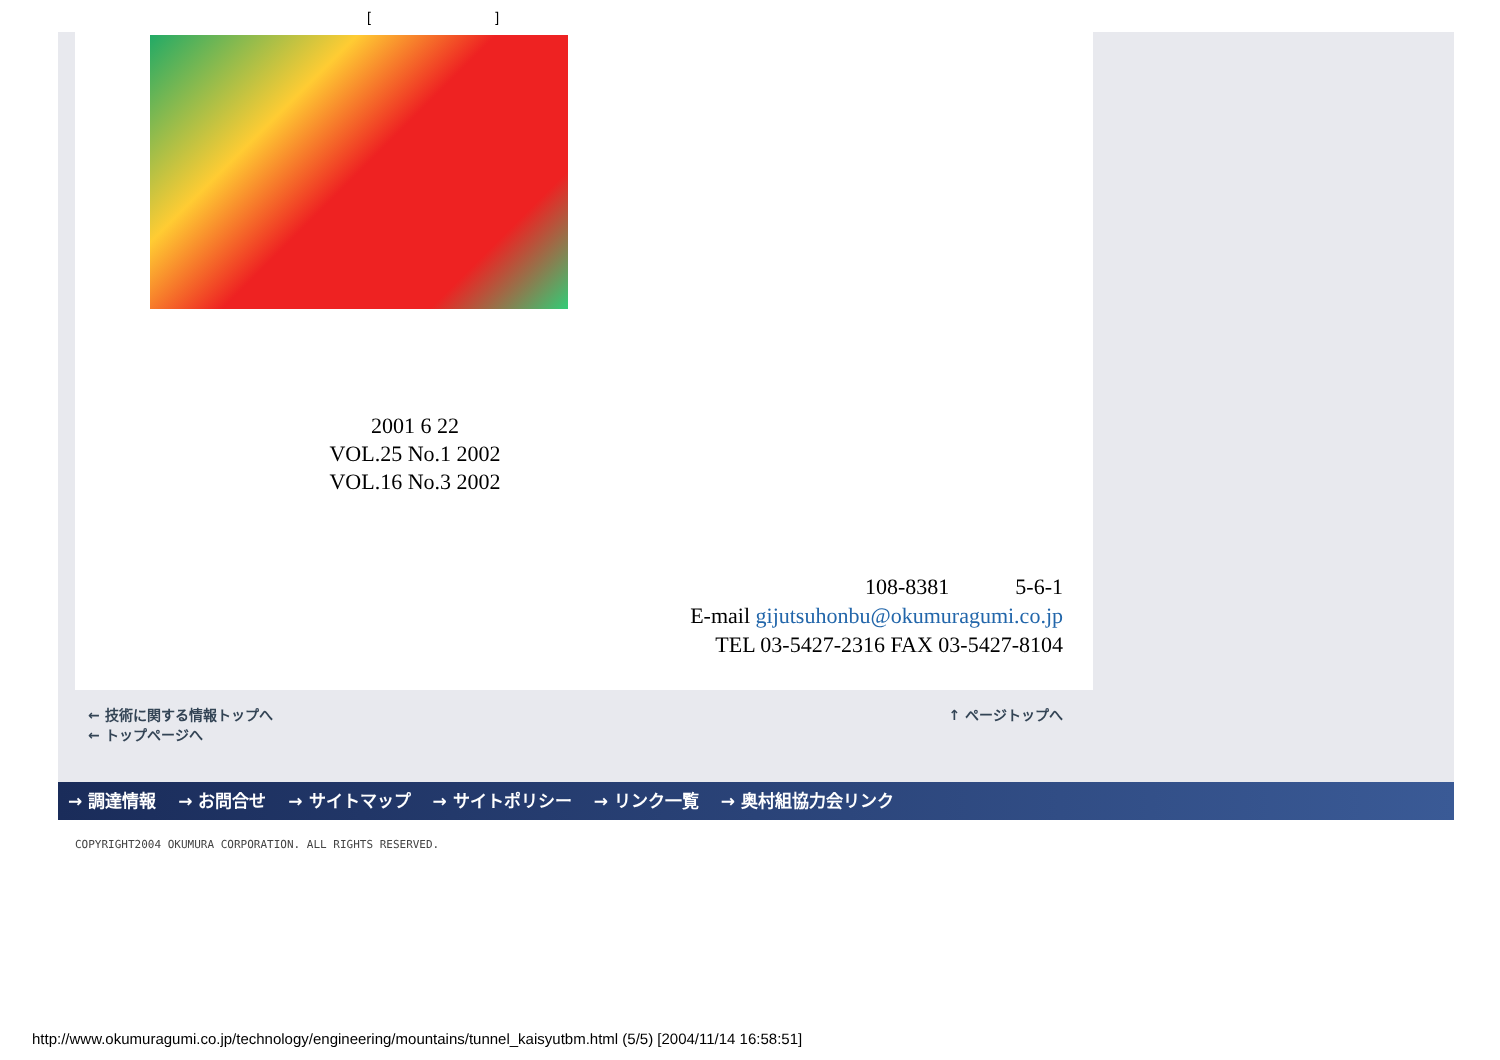[ ]
2001 6 22
VOL.25 No.1 2002
VOL.16 No.3 2002
108-8381 5-6-1
E-mail gijutsuhonbu@okumuragumi.co.jp
TEL 03-5427-2316 FAX 03-5427-8104
← 技術に関する情報トップへ
← トップページへ
↑ ページトップへ
→ 調達情報 → お問合せ → サイトマップ → サイトポリシー → リンク一覧 → 奥村組協力会リンク
COPYRIGHT2004 OKUMURA CORPORATION. ALL RIGHTS RESERVED.
http://www.okumuragumi.co.jp/technology/engineering/mountains/tunnel_kaisyutbm.html (5/5) [2004/11/14 16:58:51]